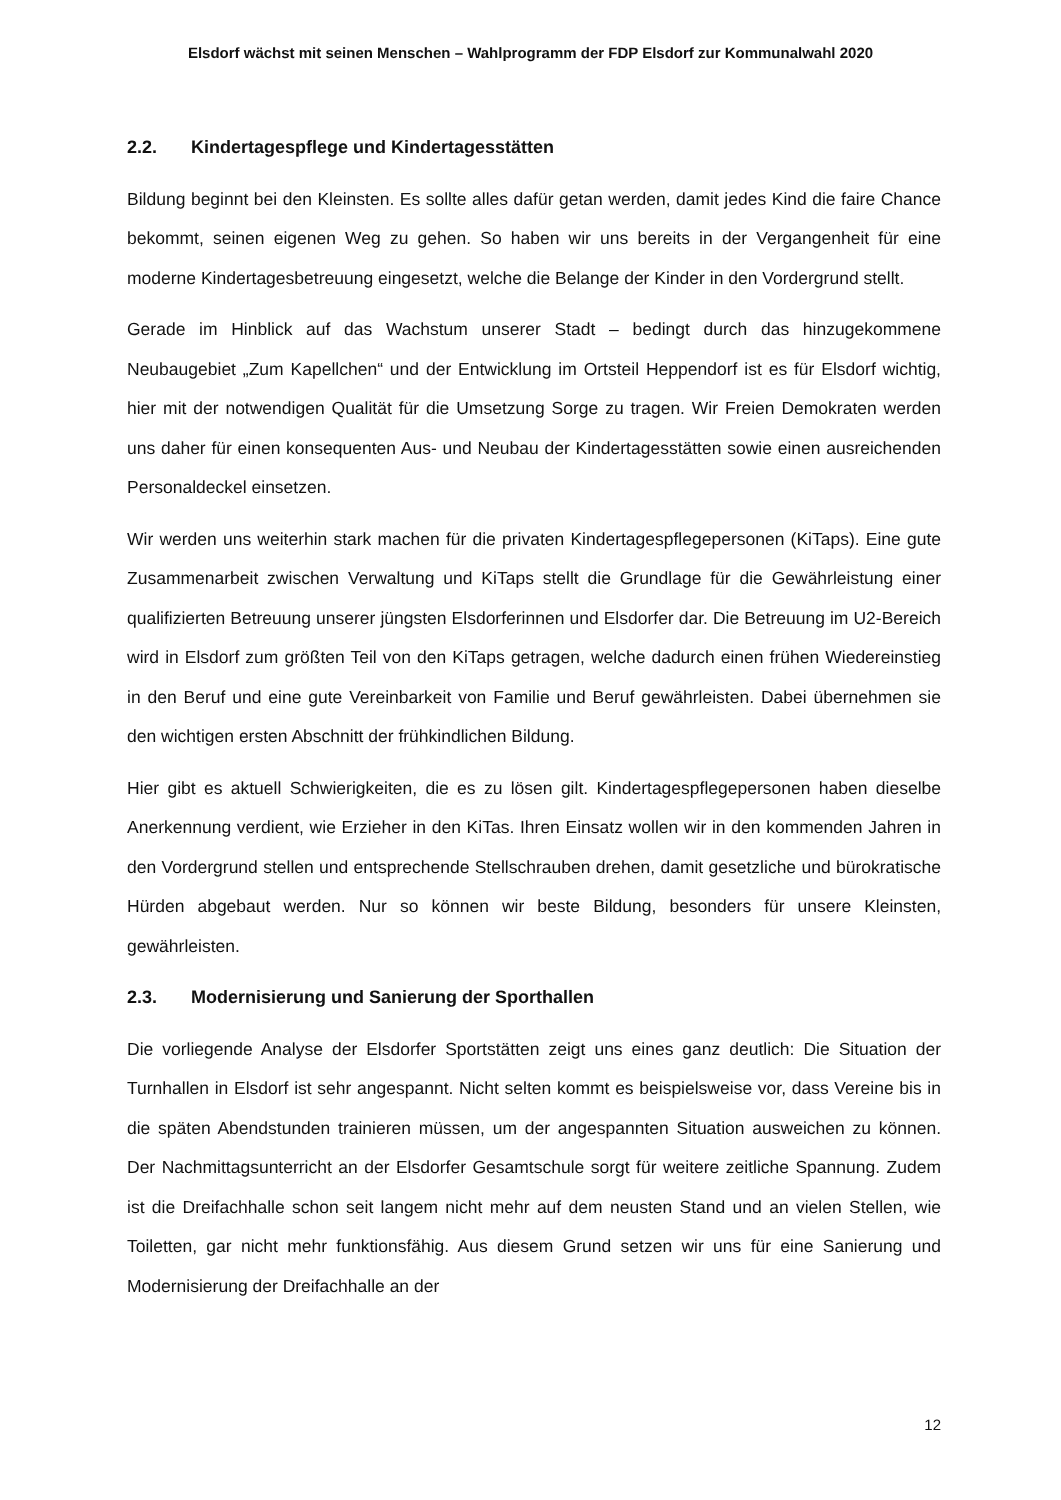Elsdorf wächst mit seinen Menschen – Wahlprogramm der FDP Elsdorf zur Kommunalwahl 2020
2.2. Kindertagespflege und Kindertagesstätten
Bildung beginnt bei den Kleinsten. Es sollte alles dafür getan werden, damit jedes Kind die faire Chance bekommt, seinen eigenen Weg zu gehen. So haben wir uns bereits in der Vergangenheit für eine moderne Kindertagesbetreuung eingesetzt, welche die Belange der Kinder in den Vordergrund stellt.
Gerade im Hinblick auf das Wachstum unserer Stadt – bedingt durch das hinzugekommene Neubaugebiet „Zum Kapellchen“ und der Entwicklung im Ortsteil Heppendorf ist es für Elsdorf wichtig, hier mit der notwendigen Qualität für die Umsetzung Sorge zu tragen. Wir Freien Demokraten werden uns daher für einen konsequenten Aus- und Neubau der Kindertagesstätten sowie einen ausreichenden Personaldeckel einsetzen.
Wir werden uns weiterhin stark machen für die privaten Kindertagespflegepersonen (KiTaps). Eine gute Zusammenarbeit zwischen Verwaltung und KiTaps stellt die Grundlage für die Gewährleistung einer qualifizierten Betreuung unserer jüngsten Elsdorferinnen und Elsdorfer dar. Die Betreuung im U2-Bereich wird in Elsdorf zum größten Teil von den KiTaps getragen, welche dadurch einen frühen Wiedereinstieg in den Beruf und eine gute Vereinbarkeit von Familie und Beruf gewährleisten. Dabei übernehmen sie den wichtigen ersten Abschnitt der frühkindlichen Bildung.
Hier gibt es aktuell Schwierigkeiten, die es zu lösen gilt. Kindertagespflegepersonen haben dieselbe Anerkennung verdient, wie Erzieher in den KiTas. Ihren Einsatz wollen wir in den kommenden Jahren in den Vordergrund stellen und entsprechende Stellschrauben drehen, damit gesetzliche und bürokratische Hürden abgebaut werden. Nur so können wir beste Bildung, besonders für unsere Kleinsten, gewährleisten.
2.3. Modernisierung und Sanierung der Sporthallen
Die vorliegende Analyse der Elsdorfer Sportstätten zeigt uns eines ganz deutlich: Die Situation der Turnhallen in Elsdorf ist sehr angespannt. Nicht selten kommt es beispielsweise vor, dass Vereine bis in die späten Abendstunden trainieren müssen, um der angespannten Situation ausweichen zu können. Der Nachmittagsunterricht an der Elsdorfer Gesamtschule sorgt für weitere zeitliche Spannung. Zudem ist die Dreifachhalle schon seit langem nicht mehr auf dem neusten Stand und an vielen Stellen, wie Toiletten, gar nicht mehr funktionsfähig. Aus diesem Grund setzen wir uns für eine Sanierung und Modernisierung der Dreifachhalle an der
12